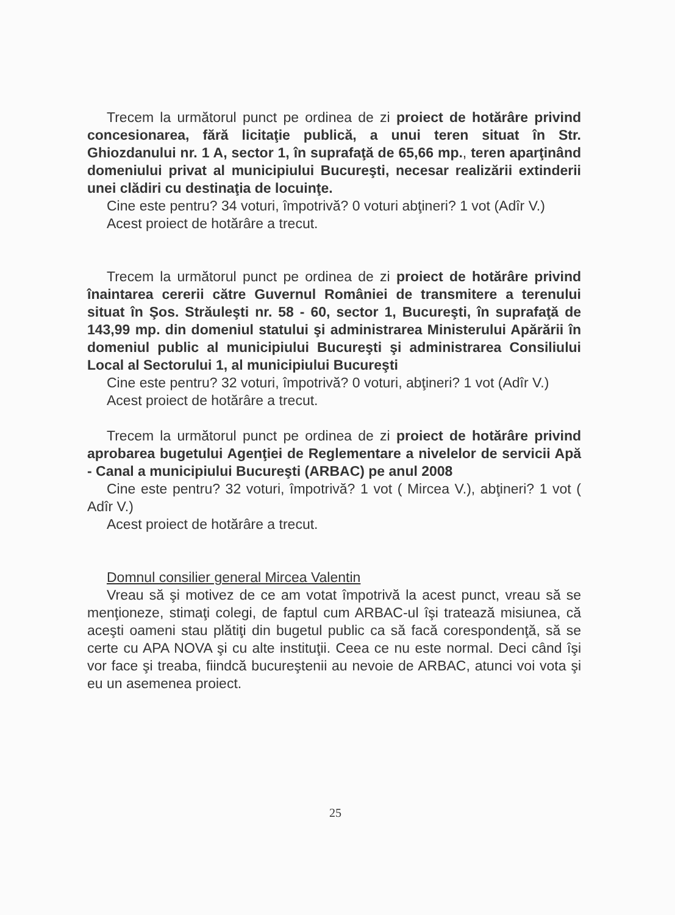Trecem la următorul punct pe ordinea de zi proiect de hotărâre privind concesionarea, fără licitaţie publică, a unui teren situat în Str. Ghiozdanului nr. 1 A, sector 1, în suprafaţă de 65,66 mp., teren aparţinând domeniului privat al municipiului Bucureşti, necesar realizării extinderii unei clădiri cu destinaţia de locuinţe.
Cine este pentru? 34 voturi, împotrivă? 0 voturi abţineri? 1 vot (Adîr V.)
Acest proiect de hotărâre a trecut.
Trecem la următorul punct pe ordinea de zi proiect de hotărâre privind înaintarea cererii către Guvernul României de transmitere a terenului situat în Şos. Străuleşti nr. 58 - 60, sector 1, Bucureşti, în suprafaţă de 143,99 mp. din domeniul statului şi administrarea Ministerului Apărării în domeniul public al municipiului Bucureşti şi administrarea Consiliului Local al Sectorului 1, al municipiului Bucureşti
Cine este pentru? 32 voturi, împotrivă? 0 voturi, abţineri? 1 vot (Adîr V.)
Acest proiect de hotărâre a trecut.
Trecem la următorul punct pe ordinea de zi proiect de hotărâre privind aprobarea bugetului Agenţiei de Reglementare a nivelelor de servicii Apă - Canal a municipiului Bucureşti (ARBAC) pe anul 2008
Cine este pentru? 32 voturi, împotrivă? 1 vot ( Mircea V.), abţineri? 1 vot ( Adîr V.)
Acest proiect de hotărâre a trecut.
Domnul consilier general Mircea Valentin
Vreau să şi motivez de ce am votat împotrivă la acest punct, vreau să se menţioneze, stimaţi colegi, de faptul cum ARBAC-ul îşi tratează misiunea, că aceşti oameni stau plătiţi din bugetul public ca să facă corespondenţă, să se certe cu APA NOVA şi cu alte instituţii. Ceea ce nu este normal. Deci când îşi vor face şi treaba, fiindcă bucureştenii au nevoie de ARBAC, atunci voi vota şi eu un asemenea proiect.
25